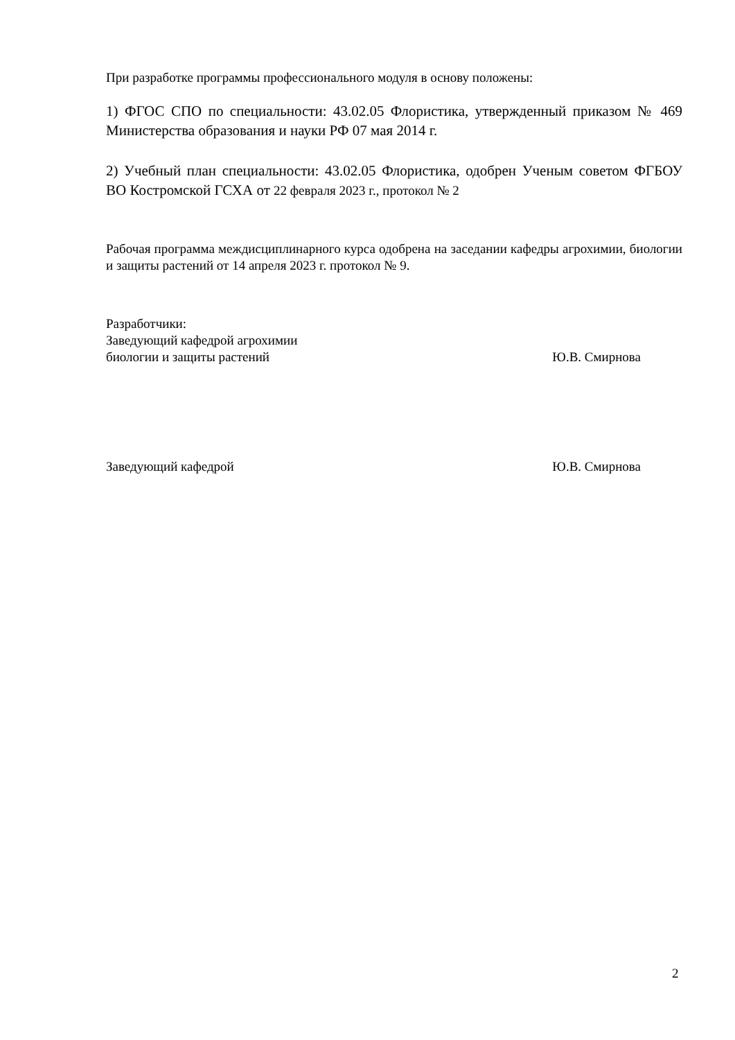При разработке программы профессионального модуля в основу положены:
1) ФГОС СПО по специальности: 43.02.05 Флористика, утвержденный приказом № 469 Министерства образования и науки РФ 07 мая 2014 г.
2) Учебный план специальности: 43.02.05 Флористика, одобрен Ученым советом ФГБОУ ВО Костромской ГСХА от 22 февраля 2023 г., протокол № 2
Рабочая программа междисциплинарного курса одобрена на заседании кафедры агрохимии, биологии и защиты растений от 14 апреля 2023 г. протокол № 9.
Разработчики:
Заведующий кафедрой агрохимии
биологии и защиты растений Ю.В. Смирнова
Заведующий кафедрой Ю.В. Смирнова
2